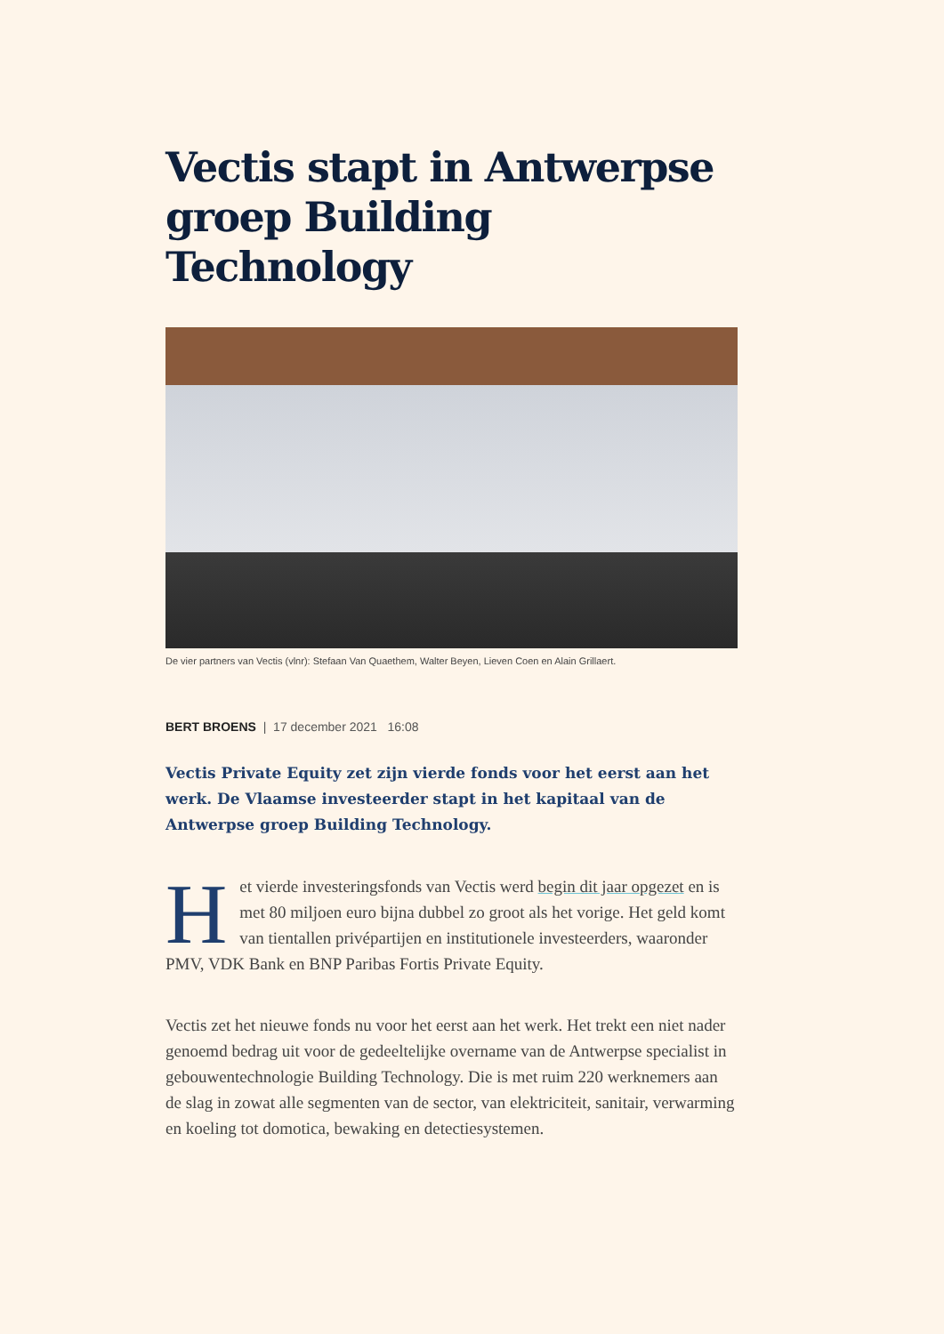Vectis stapt in Antwerpse groep Building Technology
De vier partners van Vectis (vlnr): Stefaan Van Quaethem, Walter Beyen, Lieven Coen en Alain Grillaert.
BERT BROENS | 17 december 2021 16:08
Vectis Private Equity zet zijn vierde fonds voor het eerst aan het werk. De Vlaamse investeerder stapt in het kapitaal van de Antwerpse groep Building Technology.
Het vierde investeringsfonds van Vectis werd begin dit jaar opgezet en is met 80 miljoen euro bijna dubbel zo groot als het vorige. Het geld komt van tientallen privépartijen en institutionele investeerders, waaronder PMV, VDK Bank en BNP Paribas Fortis Private Equity.
Vectis zet het nieuwe fonds nu voor het eerst aan het werk. Het trekt een niet nader genoemd bedrag uit voor de gedeeltelijke overname van de Antwerpse specialist in gebouwentechnologie Building Technology. Die is met ruim 220 werknemers aan de slag in zowat alle segmenten van de sector, van elektriciteit, sanitair, verwarming en koeling tot domotica, bewaking en detectiesystemen.